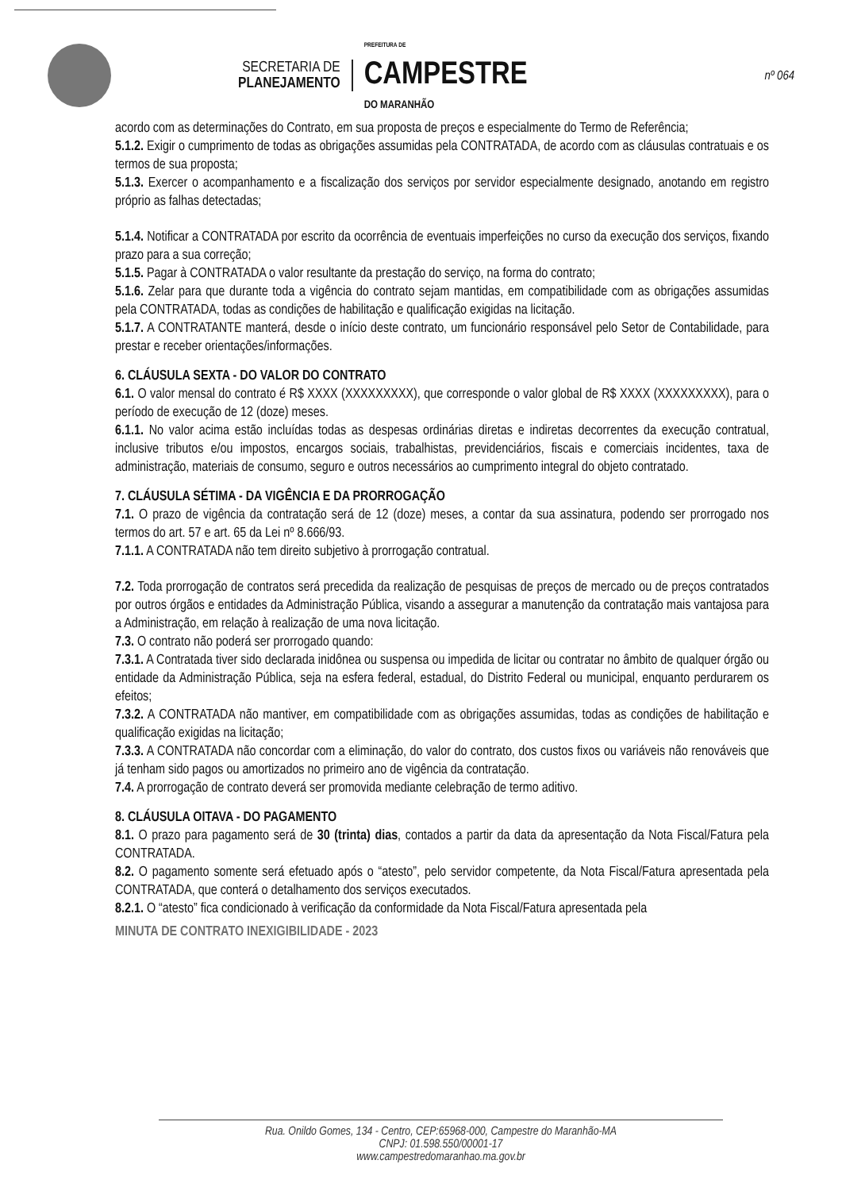SECRETARIA DE
PLANEJAMENTO
PREFEITURA DE
CAMPESTRE
DO MARANHÃO
nº 064
acordo com as determinações do Contrato, em sua proposta de preços e especialmente do Termo de Referência;
5.1.2. Exigir o cumprimento de todas as obrigações assumidas pela CONTRATADA, de acordo com as cláusulas contratuais e os termos de sua proposta;
5.1.3. Exercer o acompanhamento e a fiscalização dos serviços por servidor especialmente designado, anotando em registro próprio as falhas detectadas;
5.1.4. Notificar a CONTRATADA por escrito da ocorrência de eventuais imperfeições no curso da execução dos serviços, fixando prazo para a sua correção;
5.1.5. Pagar à CONTRATADA o valor resultante da prestação do serviço, na forma do contrato;
5.1.6. Zelar para que durante toda a vigência do contrato sejam mantidas, em compatibilidade com as obrigações assumidas pela CONTRATADA, todas as condições de habilitação e qualificação exigidas na licitação.
5.1.7. A CONTRATANTE manterá, desde o início deste contrato, um funcionário responsável pelo Setor de Contabilidade, para prestar e receber orientações/informações.
6. CLÁUSULA SEXTA - DO VALOR DO CONTRATO
6.1. O valor mensal do contrato é R$ XXXX (XXXXXXXXX), que corresponde o valor global de R$ XXXX (XXXXXXXXX), para o período de execução de 12 (doze) meses.
6.1.1. No valor acima estão incluídas todas as despesas ordinárias diretas e indiretas decorrentes da execução contratual, inclusive tributos e/ou impostos, encargos sociais, trabalhistas, previdenciários, fiscais e comerciais incidentes, taxa de administração, materiais de consumo, seguro e outros necessários ao cumprimento integral do objeto contratado.
7. CLÁUSULA SÉTIMA - DA VIGÊNCIA E DA PRORROGAÇÃO
7.1. O prazo de vigência da contratação será de 12 (doze) meses, a contar da sua assinatura, podendo ser prorrogado nos termos do art. 57 e art. 65 da Lei nº 8.666/93.
7.1.1. A CONTRATADA não tem direito subjetivo à prorrogação contratual.
7.2. Toda prorrogação de contratos será precedida da realização de pesquisas de preços de mercado ou de preços contratados por outros órgãos e entidades da Administração Pública, visando a assegurar a manutenção da contratação mais vantajosa para a Administração, em relação à realização de uma nova licitação.
7.3. O contrato não poderá ser prorrogado quando:
7.3.1. A Contratada tiver sido declarada inidônea ou suspensa ou impedida de licitar ou contratar no âmbito de qualquer órgão ou entidade da Administração Pública, seja na esfera federal, estadual, do Distrito Federal ou municipal, enquanto perdurarem os efeitos;
7.3.2. A CONTRATADA não mantiver, em compatibilidade com as obrigações assumidas, todas as condições de habilitação e qualificação exigidas na licitação;
7.3.3. A CONTRATADA não concordar com a eliminação, do valor do contrato, dos custos fixos ou variáveis não renováveis que já tenham sido pagos ou amortizados no primeiro ano de vigência da contratação.
7.4. A prorrogação de contrato deverá ser promovida mediante celebração de termo aditivo.
8. CLÁUSULA OITAVA - DO PAGAMENTO
8.1. O prazo para pagamento será de 30 (trinta) dias, contados a partir da data da apresentação da Nota Fiscal/Fatura pela CONTRATADA.
8.2. O pagamento somente será efetuado após o “atesto”, pelo servidor competente, da Nota Fiscal/Fatura apresentada pela CONTRATADA, que conterá o detalhamento dos serviços executados.
8.2.1. O “atesto” fica condicionado à verificação da conformidade da Nota Fiscal/Fatura apresentada pela
MINUTA DE CONTRATO INEXIGIBILIDADE - 2023
Rua. Onildo Gomes, 134 - Centro, CEP:65968-000, Campestre do Maranhão-MA
CNPJ: 01.598.550/00001-17
www.campestredomaranhao.ma.gov.br